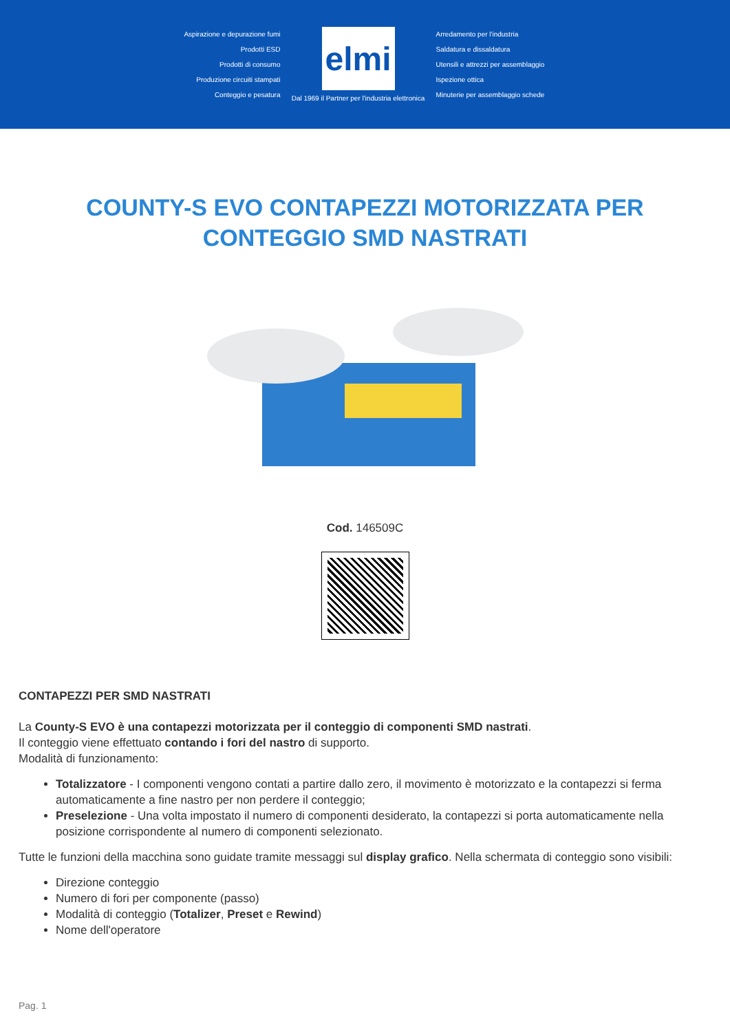Aspirazione e depurazione fumi
Prodotti ESD
Prodotti di consumo
Produzione circuiti stampati
Conteggio e pesatura
elmi
Dal 1969 il Partner per l'industria elettronica
Arredamento per l'industria
Saldatura e dissaldatura
Utensili e attrezzi per assemblaggio
Ispezione ottica
Minuterie per assemblaggio schede
COUNTY-S EVO CONTAPEZZI MOTORIZZATA PER CONTEGGIO SMD NASTRATI
Cod. 146509C
CONTAPEZZI PER SMD NASTRATI
La County-S EVO è una contapezzi motorizzata per il conteggio di componenti SMD nastrati.
Il conteggio viene effettuato contando i fori del nastro di supporto.
Modalità di funzionamento:
Totalizzatore - I componenti vengono contati a partire dallo zero, il movimento è motorizzato e la contapezzi si ferma automaticamente a fine nastro per non perdere il conteggio;
Preselezione - Una volta impostato il numero di componenti desiderato, la contapezzi si porta automaticamente nella posizione corrispondente al numero di componenti selezionato.
Tutte le funzioni della macchina sono guidate tramite messaggi sul display grafico. Nella schermata di conteggio sono visibili:
Direzione conteggio
Numero di fori per componente (passo)
Modalità di conteggio (Totalizer, Preset e Rewind)
Nome dell'operatore
Pag. 1